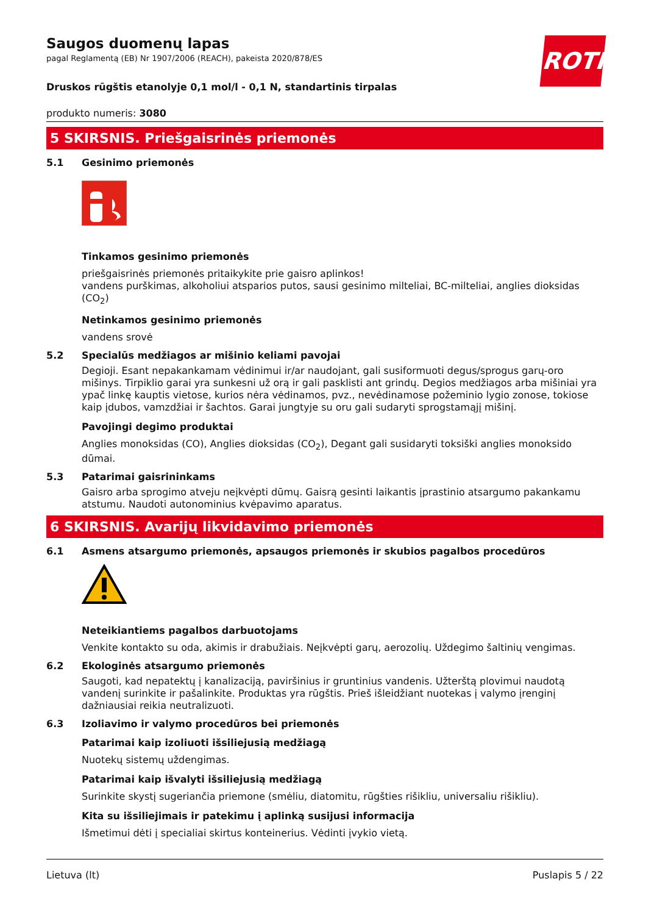ROTH
Saugos duomenų lapas
pagal Reglamentą (EB) Nr 1907/2006 (REACH), pakeista 2020/878/ES
Druskos rūgštis etanolyje 0,1 mol/l - 0,1 N, standartinis tirpalas
produkto numeris: 3080
5 SKIRSNIS. Priešgaisrinės priemonės
5.1 Gesinimo priemonės
Tinkamos gesinimo priemonės
priešgaisrinės priemonės pritaikykite prie gaisro aplinkos!
vandens purškimas, alkoholiui atsparios putos, sausi gesinimo milteliai, BC-milteliai, anglies dioksidas (CO<sub>2</sub>)
Netinkamos gesinimo priemonės
vandens srovė
5.2 Specialūs medžiagos ar mišinio keliami pavojai
Degioji. Esant nepakankamam vėdinimui ir/ar naudojant, gali susiformuoti degus/sprogus garų-oro mišinys. Tirpiklio garai yra sunkesni už orą ir gali pasklisti ant grindų. Degios medžiagos arba mišiniai yra ypač linkę kauptis vietose, kurios nėra vėdinamos, pvz., nevėdinamose požeminio lygio zonose, tokiose kaip įdubos, vamzdžiai ir šachtos. Garai jungtyje su oru gali sudaryti sprogstamąjį mišinį.
Pavojingi degimo produktai
Anglies monoksidas (CO), Anglies dioksidas (CO<sub>2</sub>), Degant gali susidaryti toksiški anglies monoksido dūmai.
5.3 Patarimai gaisrininkams
Gaisro arba sprogimo atveju neįkvėpti dūmų. Gaisrą gesinti laikantis įprastinio atsargumo pakankamu atstumu. Naudoti autonominius kvėpavimo aparatus.
6 SKIRSNIS. Avarijų likvidavimo priemonės
6.1 Asmens atsargumo priemonės, apsaugos priemonės ir skubios pagalbos procedūros
Neteikiantiems pagalbos darbuotojams
Venkite kontakto su oda, akimis ir drabužiais. Neįkvėpti garų, aerozolių. Uždegimo šaltinių vengimas.
6.2 Ekologinės atsargumo priemonės
Saugoti, kad nepatektų į kanalizaciją, paviršinius ir gruntinius vandenis. Užterštą plovimui naudotą vandenį surinkite ir pašalinkite. Produktas yra rūgštis. Prieš išleidžiant nuotekas į valymo įrenginį dažniausiai reikia neutralizuoti.
6.3 Izoliavimo ir valymo procedūros bei priemonės
Patarimai kaip izoliuoti išsiliejusią medžiagą
Nuotekų sistemų uždengimas.
Patarimai kaip išvalyti išsiliejusią medžiagą
Surinkite skystį sugeriančia priemone (smėliu, diatomitu, rūgšties rišikliu, universaliu rišikliu).
Kita su išsiliejimais ir patekimu į aplinką susijusi informacija
Išmetimui dėti į specialiai skirtus konteinerius. Vėdinti įvykio vietą.
Lietuva (lt) Puslapis 5 / 22